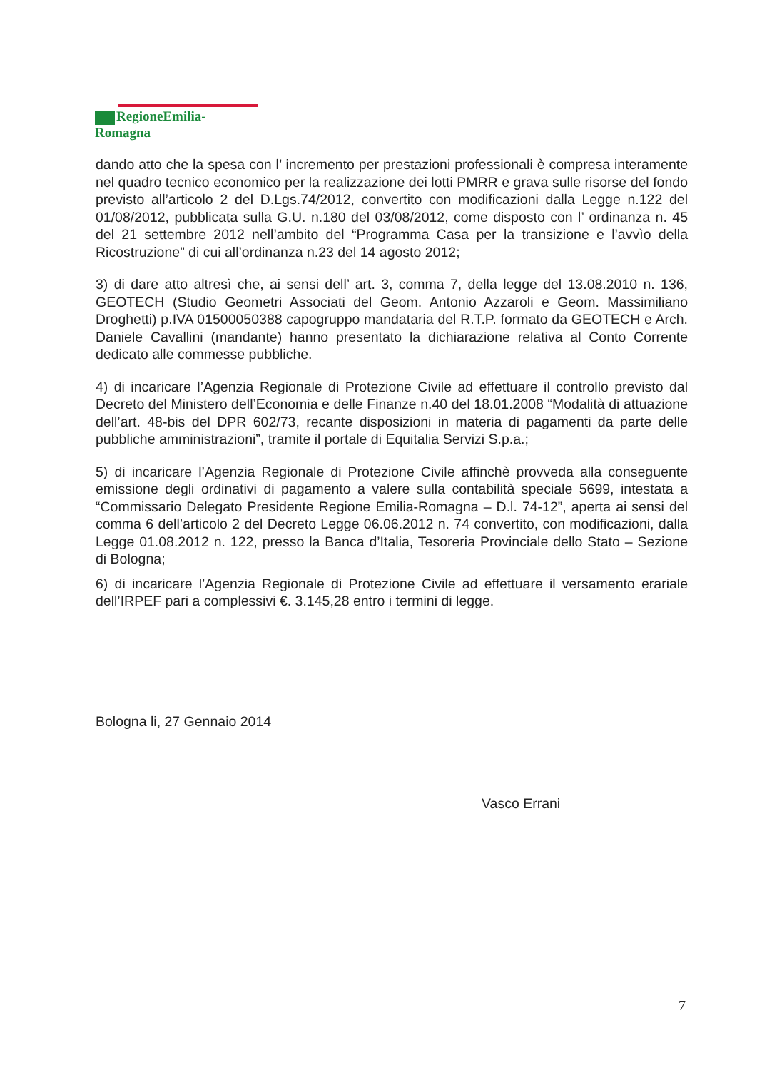RegioneEmilia-Romagna
dando atto che la spesa con l’ incremento per prestazioni professionali è compresa interamente nel quadro tecnico economico per la realizzazione dei lotti PMRR e grava sulle risorse del fondo previsto all’articolo 2 del D.Lgs.74/2012, convertito con modificazioni dalla Legge n.122 del 01/08/2012, pubblicata sulla G.U. n.180 del 03/08/2012, come disposto con l’ ordinanza n. 45 del 21 settembre 2012 nell’ambito del “Programma Casa per la transizione e l’avvìo della Ricostruzione” di cui all’ordinanza n.23 del 14 agosto 2012;
3) di dare atto altresì che, ai sensi dell’ art. 3, comma 7, della legge del 13.08.2010 n. 136, GEOTECH (Studio Geometri Associati del Geom. Antonio Azzaroli e Geom. Massimiliano Droghetti) p.IVA 01500050388 capogruppo mandataria del R.T.P. formato da GEOTECH e Arch. Daniele Cavallini (mandante) hanno presentato la dichiarazione relativa al Conto Corrente dedicato alle commesse pubbliche.
4) di incaricare l’Agenzia Regionale di Protezione Civile ad effettuare il controllo previsto dal Decreto del Ministero dell’Economia e delle Finanze n.40 del 18.01.2008 “Modalità di attuazione dell’art. 48-bis del DPR 602/73, recante disposizioni in materia di pagamenti da parte delle pubbliche amministrazioni”, tramite il portale di Equitalia Servizi S.p.a.;
5) di incaricare l’Agenzia Regionale di Protezione Civile affinchè provveda alla conseguente emissione degli ordinativi di pagamento a valere sulla contabilità speciale 5699, intestata a “Commissario Delegato Presidente Regione Emilia-Romagna – D.l. 74-12”, aperta ai sensi del comma 6 dell’articolo 2 del Decreto Legge 06.06.2012 n. 74 convertito, con modificazioni, dalla Legge 01.08.2012 n. 122, presso la Banca d’Italia, Tesoreria Provinciale dello Stato – Sezione di Bologna;
6) di incaricare l’Agenzia Regionale di Protezione Civile ad effettuare il versamento erariale dell’IRPEF pari a complessivi €. 3.145,28 entro i termini di legge.
Bologna li, 27 Gennaio 2014
Vasco Errani
7